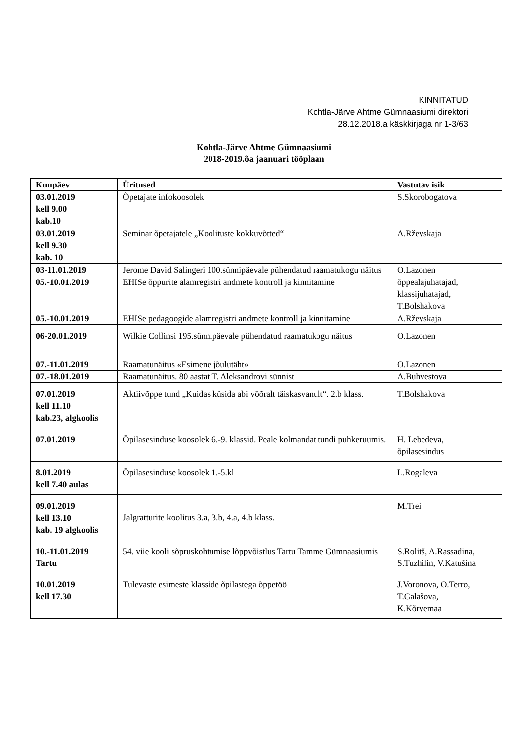KINNITATUD
Kohtla-Järve Ahtme Gümnaasiumi direktori
28.12.2018.a käskkirjaga nr 1-3/63
Kohtla-Järve Ahtme Gümnaasiumi
2018-2019.õa jaanuari tööplaan
| Kuupäev | Üritused | Vastutav isik |
| --- | --- | --- |
| 03.01.2019 kell 9.00 kab.10 | Õpetajate infokoosolek | S.Skorobogatova |
| 03.01.2019 kell 9.30 kab. 10 | Seminar õpetajatele „Koolituste kokkuvõtted“ | A.Rževskaja |
| 03-11.01.2019 | Jerome David Salingeri 100.sünnipäevale pühendatud raamatukogu näitus | O.Lazonen |
| 05.-10.01.2019 | EHISe õppurite alamregistri andmete kontroll ja kinnitamine | õppealajuhatajad, klassijuhatajad, T.Bolshakova |
| 05.-10.01.2019 | EHISe pedagoogide alamregistri andmete kontroll ja kinnitamine | A.Rževskaja |
| 06-20.01.2019 | Wilkie Collinsi 195.sünnipäevale pühendatud raamatukogu näitus | O.Lazonen |
| 07.-11.01.2019 | Raamatunäitus «Esimene jõulutäht» | O.Lazonen |
| 07.-18.01.2019 | Raamatunäitus. 80 aastat T. Aleksandrovi sünnist | A.Buhvestova |
| 07.01.2019 kell 11.10 kab.23, algkoolis | Aktiivõppe tund „Kuidas küsida abi võõralt täiskasvanult“. 2.b klass. | T.Bolshakova |
| 07.01.2019 | Õpilasesinduse koosolek 6.-9. klassid. Peale kolmandat tundi puhkeruumis. | H. Lebedeva, õpilasesindus |
| 8.01.2019 kell 7.40 aulas | Õpilasesinduse koosolek 1.-5.kl | L.Rogaleva |
| 09.01.2019 kell 13.10 kab. 19 algkoolis | Jalgratturite koolitus 3.a, 3.b, 4.a, 4.b klass. | M.Trei |
| 10.-11.01.2019 Tartu | 54. viie kooli sõpruskohtumise lõppvõistlus Tartu Tamme Gümnaasiumis | S.Rolitš, A.Rassadina, S.Tuzhilin, V.Katušina |
| 10.01.2019 kell 17.30 | Tulevaste esimeste klasside õpilastega õppetöö | J.Voronova, O.Terro, T.Galašova, K.Kõrvemaa |